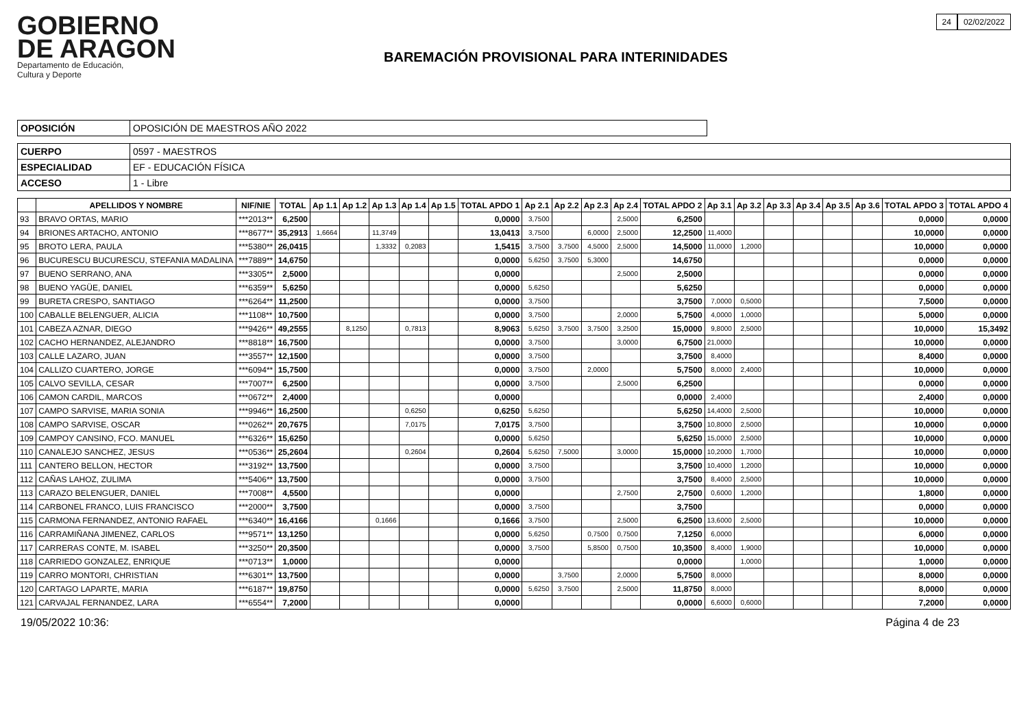GOBIERNO
DE ARAGON
Departamento de Educación,
Cultura y Deporte
BAREMACIÓN PROVISIONAL PARA INTERINIDADES
24 02/02/2022
| OPOSICIÓN | OPOSICIÓN DE MAESTROS AÑO 2022 |
| CUERPO | 0597 - MAESTROS |
| ESPECIALIDAD | EF - EDUCACIÓN FÍSICA |
| ACCESO | 1 - Libre |
| | APELLIDOS Y NOMBRE | NIF/NIE | TOTAL | Ap 1.1 | Ap 1.2 | Ap 1.3 | Ap 1.4 | Ap 1.5 | TOTAL APDO 1 | Ap 2.1 | Ap 2.2 | Ap 2.3 | Ap 2.4 | TOTAL APDO 2 | Ap 3.1 | Ap 3.2 | Ap 3.3 | Ap 3.4 | Ap 3.5 | Ap 3.6 | TOTAL APDO 3 | TOTAL APDO 4 |
| --- | --- | --- | --- | --- | --- | --- | --- | --- | --- | --- | --- | --- | --- | --- | --- | --- | --- | --- | --- | --- | --- | --- |
| 93 | BRAVO ORTAS, MARIO | ***2013** | 6,2500 | | | | | | 0,0000 | 3,7500 | | | 2,5000 | 6,2500 | | | | | | | 0,0000 | 0,0000 |
| 94 | BRIONES ARTACHO, ANTONIO | ***8677** | 35,2913 | 1,6664 | | 11,3749 | | | 13,0413 | 3,7500 | | 6,0000 | 2,5000 | 12,2500 | 11,4000 | | | | | | 10,0000 | 0,0000 |
| 95 | BROTO LERA, PAULA | ***5380** | 26,0415 | | | 1,3332 | 0,2083 | | 1,5415 | 3,7500 | 3,7500 | 4,5000 | 2,5000 | 14,5000 | 11,0000 | 1,2000 | | | | | 10,0000 | 0,0000 |
| 96 | BUCURESCU BUCURESCU, STEFANIA MADALINA | ***7889** | 14,6750 | | | | | | 0,0000 | 5,6250 | 3,7500 | 5,3000 | | 14,6750 | | | | | | | 0,0000 | 0,0000 |
| 97 | BUENO SERRANO, ANA | ***3305** | 2,5000 | | | | | | 0,0000 | | | | 2,5000 | 2,5000 | | | | | | | 0,0000 | 0,0000 |
| 98 | BUENO YAGÜE, DANIEL | ***6359** | 5,6250 | | | | | | 0,0000 | 5,6250 | | | | 5,6250 | | | | | | | 0,0000 | 0,0000 |
| 99 | BURETA CRESPO, SANTIAGO | ***6264** | 11,2500 | | | | | | 0,0000 | 3,7500 | | | | 3,7500 | 7,0000 | 0,5000 | | | | | 7,5000 | 0,0000 |
| 100 | CABALLE BELENGUER, ALICIA | ***1108** | 10,7500 | | | | | | 0,0000 | 3,7500 | | | 2,0000 | 5,7500 | 4,0000 | 1,0000 | | | | | 5,0000 | 0,0000 |
| 101 | CABEZA AZNAR, DIEGO | ***9426** | 49,2555 | | 8,1250 | | 0,7813 | | 8,9063 | 5,6250 | 3,7500 | 3,7500 | 3,2500 | 15,0000 | 9,8000 | 2,5000 | | | | | 10,0000 | 15,3492 |
| 102 | CACHO HERNANDEZ, ALEJANDRO | ***8818** | 16,7500 | | | | | | 0,0000 | 3,7500 | | | 3,0000 | 6,7500 | 21,0000 | | | | | | 10,0000 | 0,0000 |
| 103 | CALLE LAZARO, JUAN | ***3557** | 12,1500 | | | | | | 0,0000 | 3,7500 | | | | 3,7500 | 8,4000 | | | | | | 8,4000 | 0,0000 |
| 104 | CALLIZO CUARTERO, JORGE | ***6094** | 15,7500 | | | | | | 0,0000 | 3,7500 | | 2,0000 | | 5,7500 | 8,0000 | 2,4000 | | | | | 10,0000 | 0,0000 |
| 105 | CALVO SEVILLA, CESAR | ***7007** | 6,2500 | | | | | | 0,0000 | 3,7500 | | | 2,5000 | 6,2500 | | | | | | | 0,0000 | 0,0000 |
| 106 | CAMON CARDIL, MARCOS | ***0672** | 2,4000 | | | | | | 0,0000 | | | | | 0,0000 | 2,4000 | | | | | | 2,4000 | 0,0000 |
| 107 | CAMPO SARVISE, MARIA SONIA | ***9946** | 16,2500 | | | | 0,6250 | | 0,6250 | 5,6250 | | | | 5,6250 | 14,4000 | 2,5000 | | | | | 10,0000 | 0,0000 |
| 108 | CAMPO SARVISE, OSCAR | ***0262** | 20,7675 | | | | 7,0175 | | 7,0175 | 3,7500 | | | | 3,7500 | 10,8000 | 2,5000 | | | | | 10,0000 | 0,0000 |
| 109 | CAMPOY CANSINO, FCO. MANUEL | ***6326** | 15,6250 | | | | | | 0,0000 | 5,6250 | | | | 5,6250 | 15,0000 | 2,5000 | | | | | 10,0000 | 0,0000 |
| 110 | CANALEJO SANCHEZ, JESUS | ***0536** | 25,2604 | | | | 0,2604 | | 0,2604 | 5,6250 | 7,5000 | | 3,0000 | 15,0000 | 10,2000 | 1,7000 | | | | | 10,0000 | 0,0000 |
| 111 | CANTERO BELLON, HECTOR | ***3192** | 13,7500 | | | | | | 0,0000 | 3,7500 | | | | 3,7500 | 10,4000 | 1,2000 | | | | | 10,0000 | 0,0000 |
| 112 | CAÑAS LAHOZ, ZULIMA | ***5406** | 13,7500 | | | | | | 0,0000 | 3,7500 | | | | 3,7500 | 8,4000 | 2,5000 | | | | | 10,0000 | 0,0000 |
| 113 | CARAZO BELENGUER, DANIEL | ***7008** | 4,5500 | | | | | | 0,0000 | | | | 2,7500 | 2,7500 | 0,6000 | 1,2000 | | | | | 1,8000 | 0,0000 |
| 114 | CARBONEL FRANCO, LUIS FRANCISCO | ***2000** | 3,7500 | | | | | | 0,0000 | 3,7500 | | | | 3,7500 | | | | | | | 0,0000 | 0,0000 |
| 115 | CARMONA FERNANDEZ, ANTONIO RAFAEL | ***6340** | 16,4166 | | | 0,1666 | | | 0,1666 | 3,7500 | | | 2,5000 | 6,2500 | 13,6000 | 2,5000 | | | | | 10,0000 | 0,0000 |
| 116 | CARRAMIÑANA JIMENEZ, CARLOS | ***9571** | 13,1250 | | | | | | 0,0000 | 5,6250 | | 0,7500 | 0,7500 | 7,1250 | 6,0000 | | | | | | 6,0000 | 0,0000 |
| 117 | CARRERAS CONTE, M. ISABEL | ***3250** | 20,3500 | | | | | | 0,0000 | 3,7500 | | 5,8500 | 0,7500 | 10,3500 | 8,4000 | 1,9000 | | | | | 10,0000 | 0,0000 |
| 118 | CARRIEDO GONZALEZ, ENRIQUE | ***0713** | 1,0000 | | | | | | 0,0000 | | | | | 0,0000 | | 1,0000 | | | | | 1,0000 | 0,0000 |
| 119 | CARRO MONTORI, CHRISTIAN | ***6301** | 13,7500 | | | | | | 0,0000 | | 3,7500 | | 2,0000 | 5,7500 | 8,0000 | | | | | | 8,0000 | 0,0000 |
| 120 | CARTAGO LAPARTE, MARIA | ***6187** | 19,8750 | | | | | | 0,0000 | 5,6250 | 3,7500 | | 2,5000 | 11,8750 | 8,0000 | | | | | | 8,0000 | 0,0000 |
| 121 | CARVAJAL FERNANDEZ, LARA | ***6554** | 7,2000 | | | | | | 0,0000 | | | | | 0,0000 | 6,6000 | 0,6000 | | | | | 7,2000 | 0,0000 |
19/05/2022 10:36: Página 4 de 23